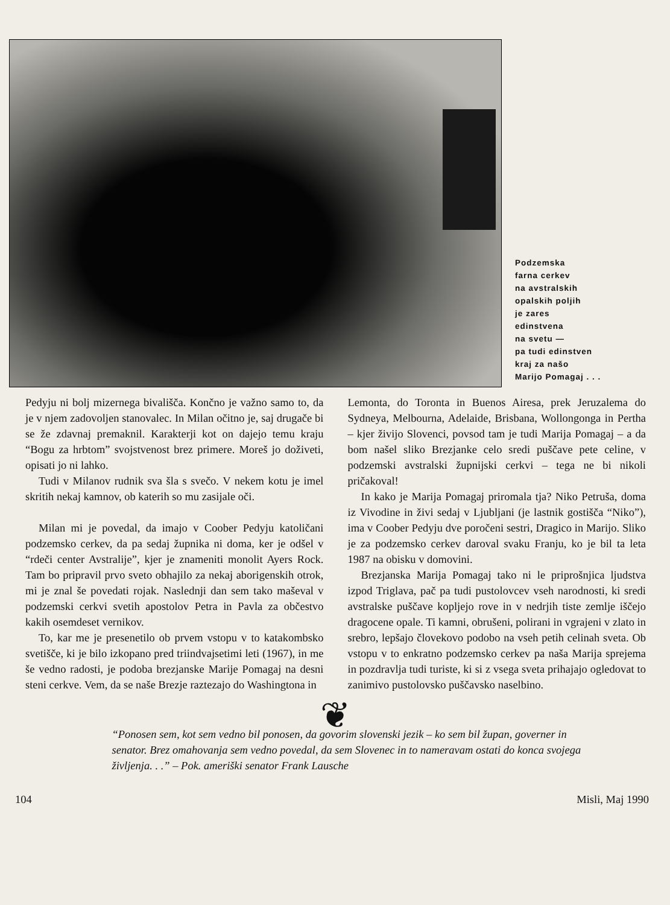Podzemska
farna cerkev
na avstralskih
opalskih poljih
je zares
edinstvena
na svetu —
pa tudi edinstven
kraj za našo
Marijo Pomagaj . . .
Pedyju ni bolj mizernega bivališča. Končno je važno samo to, da je v njem zadovoljen stanovalec. In Milan očitno je, saj drugače bi se že zdavnaj premaknil. Karakterji kot on dajejo temu kraju “Bogu za hrbtom” svojstvenost brez primere. Moreš jo doživeti, opisati jo ni lahko.
Tudi v Milanov rudnik sva šla s svečo. V nekem kotu je imel skritih nekaj kamnov, ob katerih so mu zasijale oči.
Milan mi je povedal, da imajo v Coober Pedyju katoličani podzemsko cerkev, da pa sedaj župnika ni doma, ker je odšel v “rdeči center Avstralije”, kjer je znameniti monolit Ayers Rock. Tam bo pripravil prvo sveto obhajilo za nekaj aborigenskih otrok, mi je znal še povedati rojak. Naslednji dan sem tako maševal v podzemski cerkvi svetih apostolov Petra in Pavla za občestvo kakih osemdeset vernikov.
To, kar me je presenetilo ob prvem vstopu v to katakombsko svetišče, ki je bilo izkopano pred triindvajsetimi leti (1967), in me še vedno radosti, je podoba brezjanske Marije Pomagaj na desni steni cerkve. Vem, da se naše Brezje raztezajo do Washingtona in
Lemonta, do Toronta in Buenos Airesa, prek Jeruzalema do Sydneya, Melbourna, Adelaide, Brisbana, Wollongonga in Pertha – kjer živijo Slovenci, povsod tam je tudi Marija Pomagaj – a da bom našel sliko Brezjanke celo sredi puščave pete celine, v podzemski avstralski župnijski cerkvi – tega ne bi nikoli pričakoval!
In kako je Marija Pomagaj priromala tja? Niko Petruša, doma iz Vivodine in živi sedaj v Ljubljani (je lastnik gostišča “Niko”), ima v Coober Pedyju dve poročeni sestri, Dragico in Marijo. Sliko je za podzemsko cerkev daroval svaku Franju, ko je bil ta leta 1987 na obisku v domovini.
Brezjanska Marija Pomagaj tako ni le priprošnjica ljudstva izpod Triglava, pač pa tudi pustolovcev vseh narodnosti, ki sredi avstralske puščave kopljejo rove in v nedrjih tiste zemlje iščejo dragocene opale. Ti kamni, obrušeni, polirani in vgrajeni v zlato in srebro, lepšajo človekovo podobo na vseh petih celinah sveta. Ob vstopu v to enkratno podzemsko cerkev pa naša Marija sprejema in pozdravlja tudi turiste, ki si z vsega sveta prihajajo ogledovat to zanimivo pustolovsko puščavsko naselbino.
❦
“Ponosen sem, kot sem vedno bil ponosen, da govorim slovenski jezik – ko sem bil župan, governer in senator. Brez omahovanja sem vedno povedal, da sem Slovenec in to nameravam ostati do konca svojega življenja. . .” – Pok. ameriški senator Frank Lausche
104 Misli, Maj 1990